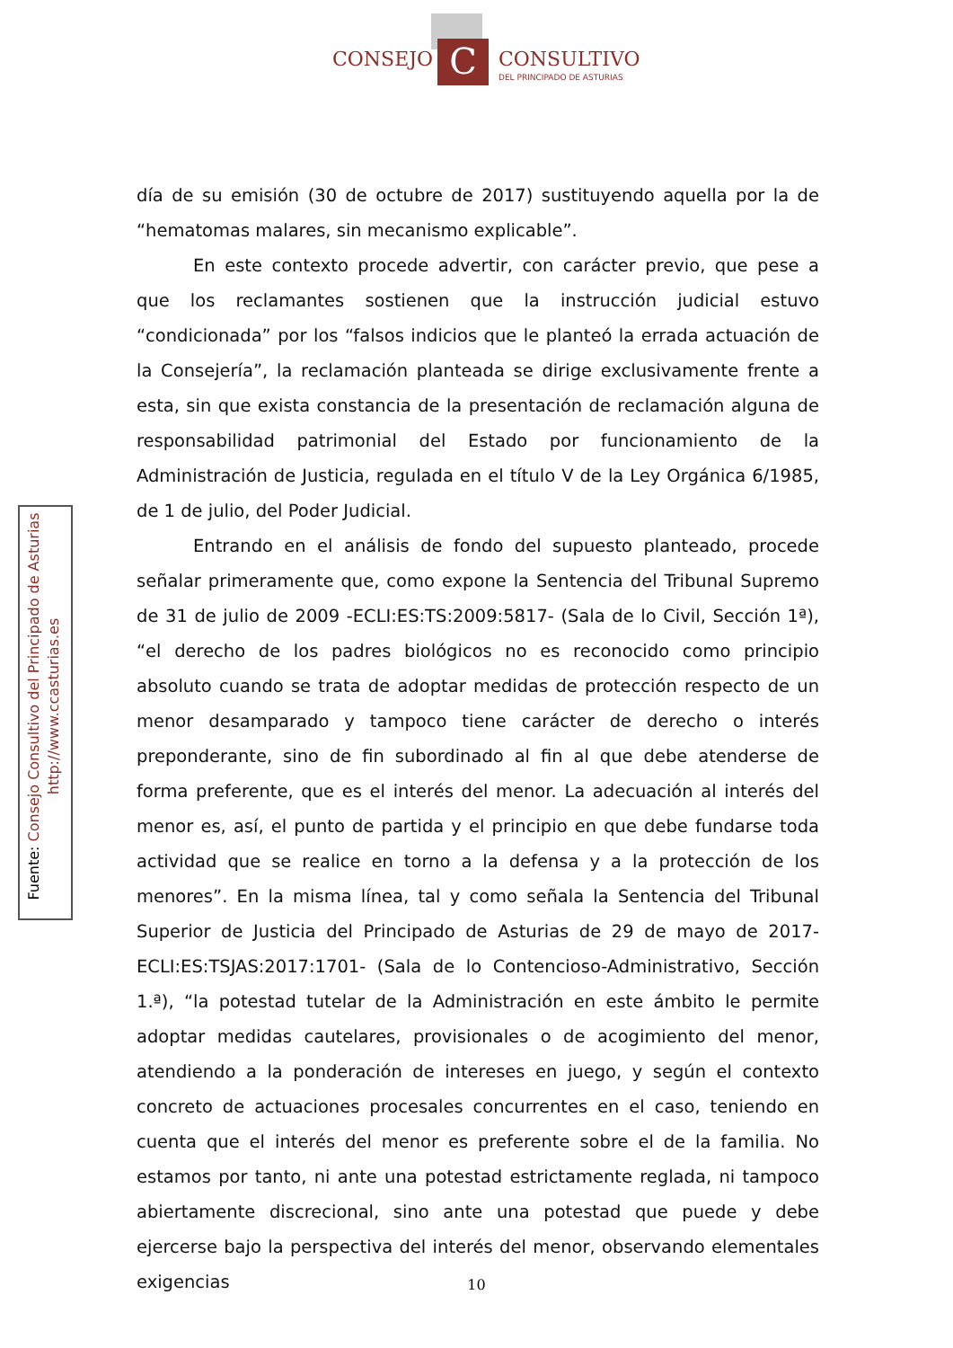C
CONSEJO CONSULTIVO
DEL PRINCIPADO DE ASTURIAS
día de su emisión (30 de octubre de 2017) sustituyendo aquella por la de “hematomas malares, sin mecanismo explicable”.
En este contexto procede advertir, con carácter previo, que pese a que los reclamantes sostienen que la instrucción judicial estuvo “condicionada” por los “falsos indicios que le planteó la errada actuación de la Consejería”, la reclamación planteada se dirige exclusivamente frente a esta, sin que exista constancia de la presentación de reclamación alguna de responsabilidad patrimonial del Estado por funcionamiento de la Administración de Justicia, regulada en el título V de la Ley Orgánica 6/1985, de 1 de julio, del Poder Judicial.
Entrando en el análisis de fondo del supuesto planteado, procede señalar primeramente que, como expone la Sentencia del Tribunal Supremo de 31 de julio de 2009 -ECLI:ES:TS:2009:5817- (Sala de lo Civil, Sección 1ª), “el derecho de los padres biológicos no es reconocido como principio absoluto cuando se trata de adoptar medidas de protección respecto de un menor desamparado y tampoco tiene carácter de derecho o interés preponderante, sino de fin subordinado al fin al que debe atenderse de forma preferente, que es el interés del menor. La adecuación al interés del menor es, así, el punto de partida y el principio en que debe fundarse toda actividad que se realice en torno a la defensa y a la protección de los menores”. En la misma línea, tal y como señala la Sentencia del Tribunal Superior de Justicia del Principado de Asturias de 29 de mayo de 2017-ECLI:ES:TSJAS:2017:1701- (Sala de lo Contencioso-Administrativo, Sección 1.ª), “la potestad tutelar de la Administración en este ámbito le permite adoptar medidas cautelares, provisionales o de acogimiento del menor, atendiendo a la ponderación de intereses en juego, y según el contexto concreto de actuaciones procesales concurrentes en el caso, teniendo en cuenta que el interés del menor es preferente sobre el de la familia. No estamos por tanto, ni ante una potestad estrictamente reglada, ni tampoco abiertamente discrecional, sino ante una potestad que puede y debe ejercerse bajo la perspectiva del interés del menor, observando elementales exigencias
Fuente: Consejo Consultivo del Principado de Asturias
http://www.ccasturias.es
10